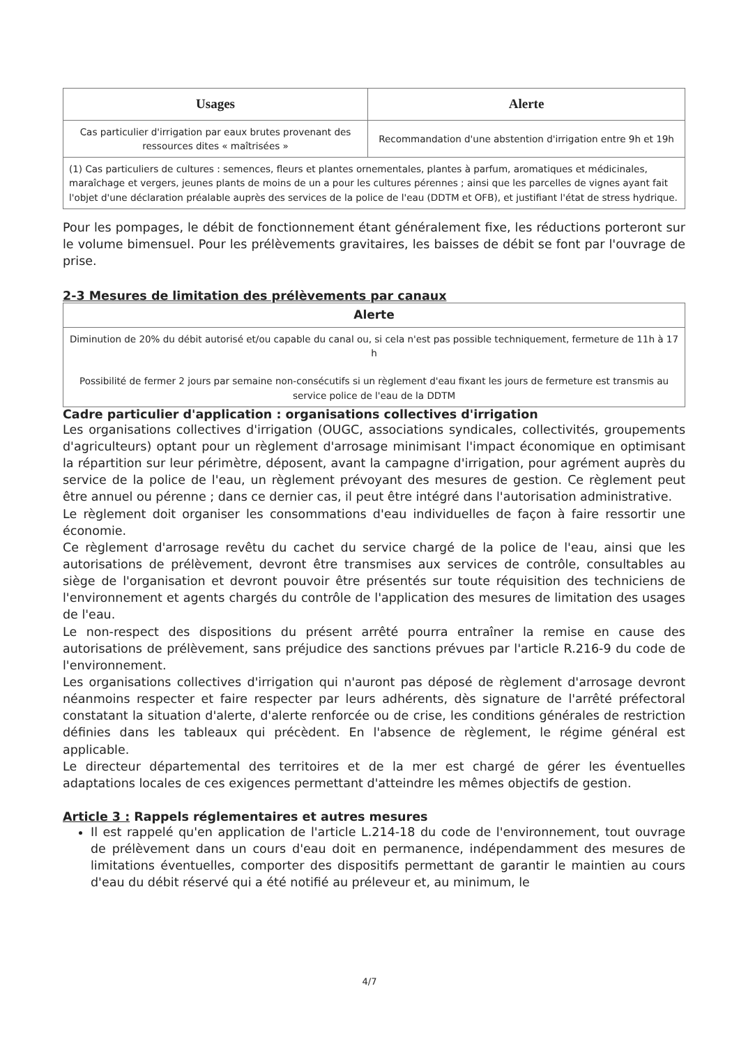| Usages | Alerte |
| --- | --- |
| Cas particulier d'irrigation par eaux brutes provenant des ressources dites « maîtrisées » | Recommandation d'une abstention d'irrigation entre 9h et 19h |
| (1) Cas particuliers de cultures : semences, fleurs et plantes ornementales, plantes à parfum, aromatiques et médicinales, maraîchage et vergers, jeunes plants de moins de un a pour les cultures pérennes ; ainsi que les parcelles de vignes ayant fait l'objet d'une déclaration préalable auprès des services de la police de l'eau (DDTM et OFB), et justifiant l'état de stress hydrique. | |
Pour les pompages, le débit de fonctionnement étant généralement fixe, les réductions porteront sur le volume bimensuel. Pour les prélèvements gravitaires, les baisses de débit se font par l'ouvrage de prise.
2-3 Mesures de limitation des prélèvements par canaux
| Alerte |
| --- |
| Diminution de 20% du débit autorisé et/ou capable du canal ou, si cela n'est pas possible techniquement, fermeture de 11h à 17 h Possibilité de fermer 2 jours par semaine non-consécutifs si un règlement d'eau fixant les jours de fermeture est transmis au service police de l'eau de la DDTM |
Cadre particulier d'application : organisations collectives d'irrigation
Les organisations collectives d'irrigation (OUGC, associations syndicales, collectivités, groupements d'agriculteurs) optant pour un règlement d'arrosage minimisant l'impact économique en optimisant la répartition sur leur périmètre, déposent, avant la campagne d'irrigation, pour agrément auprès du service de la police de l'eau, un règlement prévoyant des mesures de gestion. Ce règlement peut être annuel ou pérenne ; dans ce dernier cas, il peut être intégré dans l'autorisation administrative.
Le règlement doit organiser les consommations d'eau individuelles de façon à faire ressortir une économie.
Ce règlement d'arrosage revêtu du cachet du service chargé de la police de l'eau, ainsi que les autorisations de prélèvement, devront être transmises aux services de contrôle, consultables au siège de l'organisation et devront pouvoir être présentés sur toute réquisition des techniciens de l'environnement et agents chargés du contrôle de l'application des mesures de limitation des usages de l'eau.
Le non-respect des dispositions du présent arrêté pourra entraîner la remise en cause des autorisations de prélèvement, sans préjudice des sanctions prévues par l'article R.216-9 du code de l'environnement.
Les organisations collectives d'irrigation qui n'auront pas déposé de règlement d'arrosage devront néanmoins respecter et faire respecter par leurs adhérents, dès signature de l'arrêté préfectoral constatant la situation d'alerte, d'alerte renforcée ou de crise, les conditions générales de restriction définies dans les tableaux qui précèdent. En l'absence de règlement, le régime général est applicable.
Le directeur départemental des territoires et de la mer est chargé de gérer les éventuelles adaptations locales de ces exigences permettant d'atteindre les mêmes objectifs de gestion.
Article 3 : Rappels réglementaires et autres mesures
Il est rappelé qu'en application de l'article L.214-18 du code de l'environnement, tout ouvrage de prélèvement dans un cours d'eau doit en permanence, indépendamment des mesures de limitations éventuelles, comporter des dispositifs permettant de garantir le maintien au cours d'eau du débit réservé qui a été notifié au préleveur et, au minimum, le
4/7